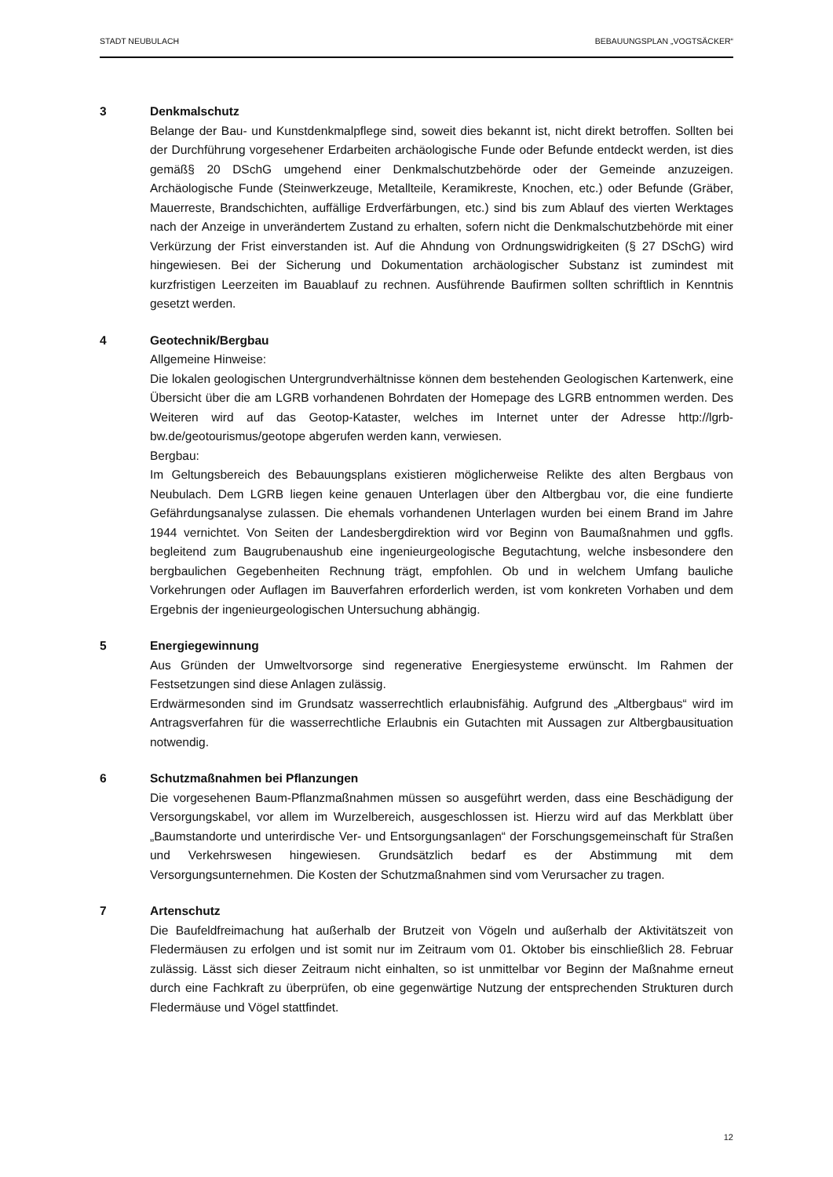STADT NEUBULACH BEBAUUNGSPLAN „VOGTSÄCKER“
3 Denkmalschutz
Belange der Bau- und Kunstdenkmalpflege sind, soweit dies bekannt ist, nicht direkt betroffen. Sollten bei der Durchführung vorgesehener Erdarbeiten archäologische Funde oder Befunde entdeckt werden, ist dies gemäß§ 20 DSchG umgehend einer Denkmalschutzbehörde oder der Gemeinde anzuzeigen. Archäologische Funde (Steinwerkzeuge, Metallteile, Keramikreste, Knochen, etc.) oder Befunde (Gräber, Mauerreste, Brandschichten, auffällige Erdverfärbungen, etc.) sind bis zum Ablauf des vierten Werktages nach der Anzeige in unverändertem Zustand zu erhalten, sofern nicht die Denkmalschutzbehörde mit einer Verkürzung der Frist einverstanden ist. Auf die Ahndung von Ordnungswidrigkeiten (§ 27 DSchG) wird hingewiesen. Bei der Sicherung und Dokumentation archäologischer Substanz ist zumindest mit kurzfristigen Leerzeiten im Bauablauf zu rechnen. Ausführende Baufirmen sollten schriftlich in Kenntnis gesetzt werden.
4 Geotechnik/Bergbau
Allgemeine Hinweise:
Die lokalen geologischen Untergrundverhältnisse können dem bestehenden Geologischen Kartenwerk, eine Übersicht über die am LGRB vorhandenen Bohrdaten der Homepage des LGRB entnommen werden. Des Weiteren wird auf das Geotop-Kataster, welches im Internet unter der Adresse http://lgrb-bw.de/geotourismus/geotope abgerufen werden kann, verwiesen.
Bergbau:
Im Geltungsbereich des Bebauungsplans existieren möglicherweise Relikte des alten Bergbaus von Neubulach. Dem LGRB liegen keine genauen Unterlagen über den Altbergbau vor, die eine fundierte Gefährdungsanalyse zulassen. Die ehemals vorhandenen Unterlagen wurden bei einem Brand im Jahre 1944 vernichtet. Von Seiten der Landesbergdirektion wird vor Beginn von Baumaßnahmen und ggfls. begleitend zum Baugrubenaushub eine ingenieurgeologische Begutachtung, welche insbesondere den bergbaulichen Gegebenheiten Rechnung trägt, empfohlen. Ob und in welchem Umfang bauliche Vorkehrungen oder Auflagen im Bauverfahren erforderlich werden, ist vom konkreten Vorhaben und dem Ergebnis der ingenieurgeologischen Untersuchung abhängig.
5 Energiegewinnung
Aus Gründen der Umweltvorsorge sind regenerative Energiesysteme erwünscht. Im Rahmen der Festsetzungen sind diese Anlagen zulässig.
Erdwärmesonden sind im Grundsatz wasserrechtlich erlaubnisfähig. Aufgrund des „Altbergbaus“ wird im Antragsverfahren für die wasserrechtliche Erlaubnis ein Gutachten mit Aussagen zur Altbergbausituation notwendig.
6 Schutzmaßnahmen bei Pflanzungen
Die vorgesehenen Baum-Pflanzmaßnahmen müssen so ausgeführt werden, dass eine Beschädigung der Versorgungskabel, vor allem im Wurzelbereich, ausgeschlossen ist. Hierzu wird auf das Merkblatt über „Baumstandorte und unterirdische Ver- und Entsorgungsanlagen“ der Forschungsgemeinschaft für Straßen und Verkehrswesen hingewiesen. Grundsätzlich bedarf es der Abstimmung mit dem Versorgungsunternehmen. Die Kosten der Schutzmaßnahmen sind vom Verursacher zu tragen.
7 Artenschutz
Die Baufeldfreimachung hat außerhalb der Brutzeit von Vögeln und außerhalb der Aktivitätszeit von Fledermäusen zu erfolgen und ist somit nur im Zeitraum vom 01. Oktober bis einschließlich 28. Februar zulässig. Lässt sich dieser Zeitraum nicht einhalten, so ist unmittelbar vor Beginn der Maßnahme erneut durch eine Fachkraft zu überprüfen, ob eine gegenwärtige Nutzung der entsprechenden Strukturen durch Fledermäuse und Vögel stattfindet.
12